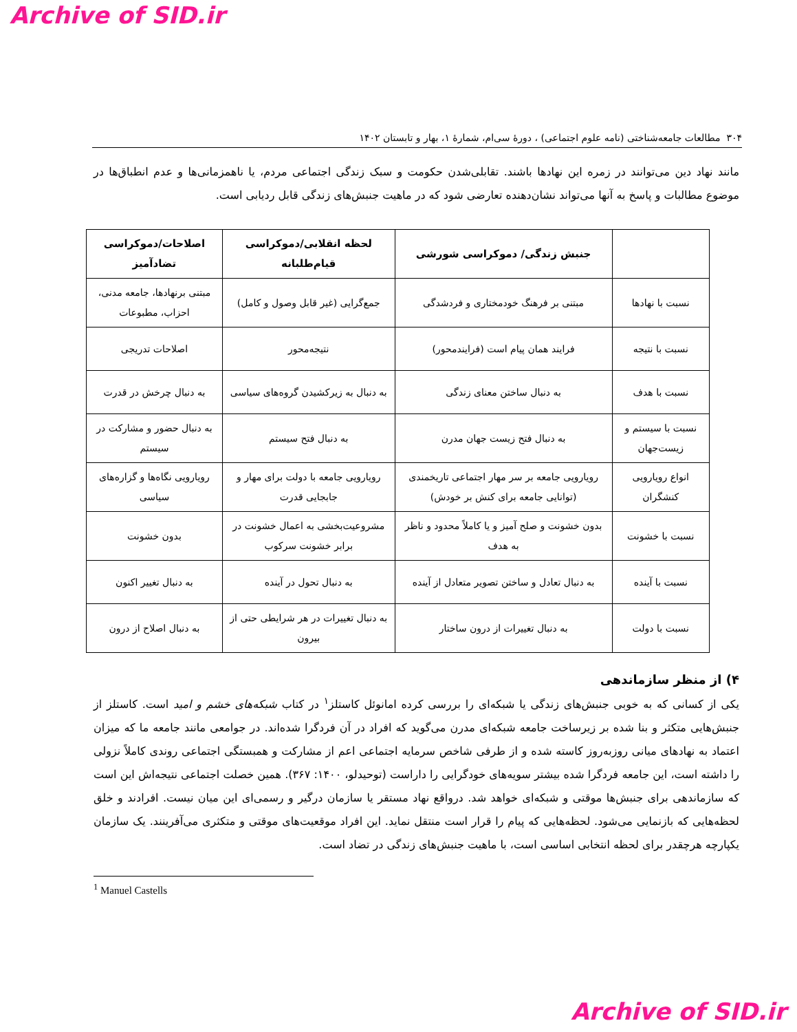Archive of SID.ir
۳۰۴ مطالعات جامعه‌شناختی (نامه علوم اجتماعی) ، دورۀ سی‌ام، شمارۀ ۱، بهار و تابستان ۱۴۰۲
مانند نهاد دین می‌توانند در زمره این نهادها باشند. تقابلی‌شدن حکومت و سبک زندگی اجتماعی مردم، یا ناهمزمانی‌ها و عدم انطباق‌ها در موضوع مطالبات و پاسخ به آنها می‌تواند نشان‌دهنده تعارضی شود که در ماهیت جنبش‌های زندگی قابل ردیابی است.
| | جنبش زندگی/ دموکراسی شورشی | لحظه انقلابی/دموکراسی قیام‌طلبانه | اصلاحات/دموکراسی تضادآمیز |
| --- | --- | --- | --- |
| نسبت با نهادها | مبتنی بر فرهنگ خودمختاری و فردشدگی | جمع‌گرایی (غیر قابل وصول و کامل) | مبتنی برنهادها، جامعه مدنی، احزاب، مطبوعات |
| نسبت با نتیجه | فرایند همان پیام است (فرایندمحور) | نتیجه‌محور | اصلاحات تدریجی |
| نسبت با هدف | به دنبال ساختن معنای زندگی | به دنبال به زیرکشیدن گروه‌های سیاسی | به دنبال چرخش در قدرت |
| نسبت با سیستم و زیست‌جهان | به دنبال فتح زیست جهان مدرن | به دنبال فتح سیستم | به دنبال حضور و مشارکت در سیستم |
| انواع رویارویی کنشگران | رویارویی جامعه بر سر مهار اجتماعی تاریخمندی (توانایی جامعه برای کنش بر خودش) | رویارویی جامعه با دولت برای مهار و جابجایی قدرت | رویارویی نگاه‌ها و گزاره‌های سیاسی |
| نسبت با خشونت | بدون خشونت و صلح آمیز و یا کاملاً محدود و ناظر به هدف | مشروعیت‌بخشی به اعمال خشونت در برابر خشونت سرکوب | بدون خشونت |
| نسبت با آینده | به دنبال تعادل و ساختن تصویر متعادل از آینده | به دنبال تحول در آینده | به دنبال تغییر اکنون |
| نسبت با دولت | به دنبال تغییرات از درون ساختار | به دنبال تغییرات در هر شرایطی حتی از بیرون | به دنبال اصلاح از درون |
۴) از منظر سازماندهی
یکی از کسانی که به خوبی جنبش‌های زندگی یا شبکه‌ای را بررسی کرده امانوئل کاستلز<sup>۱</sup> در کتاب شبکه‌های خشم و امید است. کاستلز از جنبش‌هایی متکثر و بنا شده بر زیرساخت جامعه شبکه‌ای مدرن می‌گوید که افراد در آن فردگرا شده‌اند. در جوامعی مانند جامعه ما که میزان اعتماد به نهادهای میانی روزبه‌روز کاسته شده و از طرفی شاخص سرمایه اجتماعی اعم از مشارکت و همبستگی اجتماعی روندی کاملاً نزولی را داشته است، این جامعه فردگرا شده بیشتر سویه‌های خودگرایی را داراست (توحیدلو، ۱۴۰۰: ۳۶۷). همین خصلت اجتماعی نتیجه‌اش این است که سازماندهی برای جنبش‌ها موقتی و شبکه‌ای خواهد شد. درواقع نهاد مستقر یا سازمان درگیر و رسمی‌ای این میان نیست. افرادند و خلق لحظه‌هایی که بازنمایی می‌شود. لحظه‌هایی که پیام را قرار است منتقل نماید. این افراد موقعیت‌های موقتی و متکثری می‌آفرینند. یک سازمان یکپارچه هرچقدر برای لحظه انتخابی اساسی است، با ماهیت جنبش‌های زندگی در تضاد است.
<sup>1</sup> Manuel Castells
Archive of SID.ir